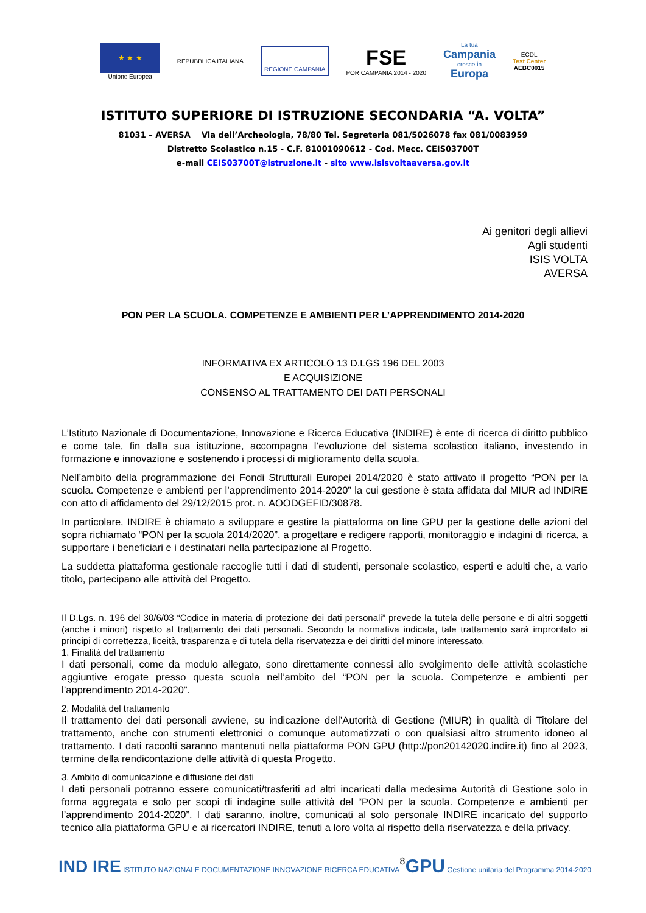★ ★ ★
Unione Europea
REPUBBLICA ITALIANA
REGIONE CAMPANIA
FSE
POR CAMPANIA 2014 - 2020
La tua
Campania
cresce in
Europa
ECDL
Test Center
AEBC0015
ISTITUTO SUPERIORE DI ISTRUZIONE SECONDARIA “A. VOLTA”
81031 – AVERSA Via dell’Archeologia, 78/80 Tel. Segreteria 081/5026078 fax 081/0083959
Distretto Scolastico n.15 - C.F. 81001090612 - Cod. Mecc. CEIS03700T
e-mail CEIS03700T@istruzione.it - sito www.isisvoltaaversa.gov.it
Ai genitori degli allievi
Agli studenti
ISIS VOLTA
AVERSA
PON PER LA SCUOLA. COMPETENZE E AMBIENTI PER L’APPRENDIMENTO 2014-2020
INFORMATIVA EX ARTICOLO 13 D.LGS 196 DEL 2003
E ACQUISIZIONE
CONSENSO AL TRATTAMENTO DEI DATI PERSONALI
L’Istituto Nazionale di Documentazione, Innovazione e Ricerca Educativa (INDIRE) è ente di ricerca di diritto pubblico e come tale, fin dalla sua istituzione, accompagna l’evoluzione del sistema scolastico italiano, investendo in formazione e innovazione e sostenendo i processi di miglioramento della scuola.
Nell’ambito della programmazione dei Fondi Strutturali Europei 2014/2020 è stato attivato il progetto “PON per la scuola. Competenze e ambienti per l’apprendimento 2014-2020” la cui gestione è stata affidata dal MIUR ad INDIRE con atto di affidamento del 29/12/2015 prot. n. AOODGEFID/30878.
In particolare, INDIRE è chiamato a sviluppare e gestire la piattaforma on line GPU per la gestione delle azioni del sopra richiamato “PON per la scuola 2014/2020”, a progettare e redigere rapporti, monitoraggio e indagini di ricerca, a supportare i beneficiari e i destinatari nella partecipazione al Progetto.
La suddetta piattaforma gestionale raccoglie tutti i dati di studenti, personale scolastico, esperti e adulti che, a vario titolo, partecipano alle attività del Progetto.
Il D.Lgs. n. 196 del 30/6/03 “Codice in materia di protezione dei dati personali” prevede la tutela delle persone e di altri soggetti (anche i minori) rispetto al trattamento dei dati personali. Secondo la normativa indicata, tale trattamento sarà improntato ai principi di correttezza, liceità, trasparenza e di tutela della riservatezza e dei diritti del minore interessato.
1. Finalità del trattamento
I dati personali, come da modulo allegato, sono direttamente connessi allo svolgimento delle attività scolastiche aggiuntive erogate presso questa scuola nell’ambito del “PON per la scuola. Competenze e ambienti per l’apprendimento 2014-2020”.
2. Modalità del trattamento
Il trattamento dei dati personali avviene, su indicazione dell’Autorità di Gestione (MIUR) in qualità di Titolare del trattamento, anche con strumenti elettronici o comunque automatizzati o con qualsiasi altro strumento idoneo al trattamento. I dati raccolti saranno mantenuti nella piattaforma PON GPU (http://pon20142020.indire.it) fino al 2023, termine della rendicontazione delle attività di questa Progetto.
3. Ambito di comunicazione e diffusione dei dati
I dati personali potranno essere comunicati/trasferiti ad altri incaricati dalla medesima Autorità di Gestione solo in forma aggregata e solo per scopi di indagine sulle attività del “PON per la scuola. Competenze e ambienti per l’apprendimento 2014-2020”. I dati saranno, inoltre, comunicati al solo personale INDIRE incaricato del supporto tecnico alla piattaforma GPU e ai ricercatori INDIRE, tenuti a loro volta al rispetto della riservatezza e della privacy.
IND IRE ISTITUTO NAZIONALE DOCUMENTAZIONE INNOVAZIONE RICERCA EDUCATIVA
8
GPU Gestione unitaria del Programma 2014-2020